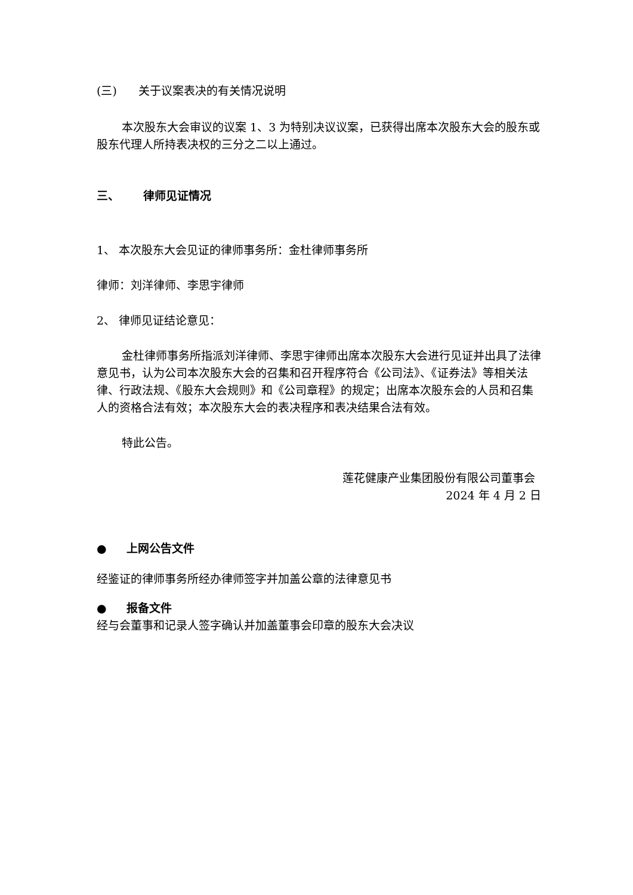(三) 关于议案表决的有关情况说明
本次股东大会审议的议案 1、3 为特别决议议案，已获得出席本次股东大会的股东或股东代理人所持表决权的三分之二以上通过。
三、 律师见证情况
1、 本次股东大会见证的律师事务所：金杜律师事务所
律师：刘洋律师、李思宇律师
2、 律师见证结论意见：
金杜律师事务所指派刘洋律师、李思宇律师出席本次股东大会进行见证并出具了法律意见书，认为公司本次股东大会的召集和召开程序符合《公司法》、《证券法》等相关法律、行政法规、《股东大会规则》和《公司章程》的规定；出席本次股东会的人员和召集人的资格合法有效；本次股东大会的表决程序和表决结果合法有效。
特此公告。
莲花健康产业集团股份有限公司董事会
2024 年 4 月 2 日
● 上网公告文件
经鉴证的律师事务所经办律师签字并加盖公章的法律意见书
● 报备文件
经与会董事和记录人签字确认并加盖董事会印章的股东大会决议